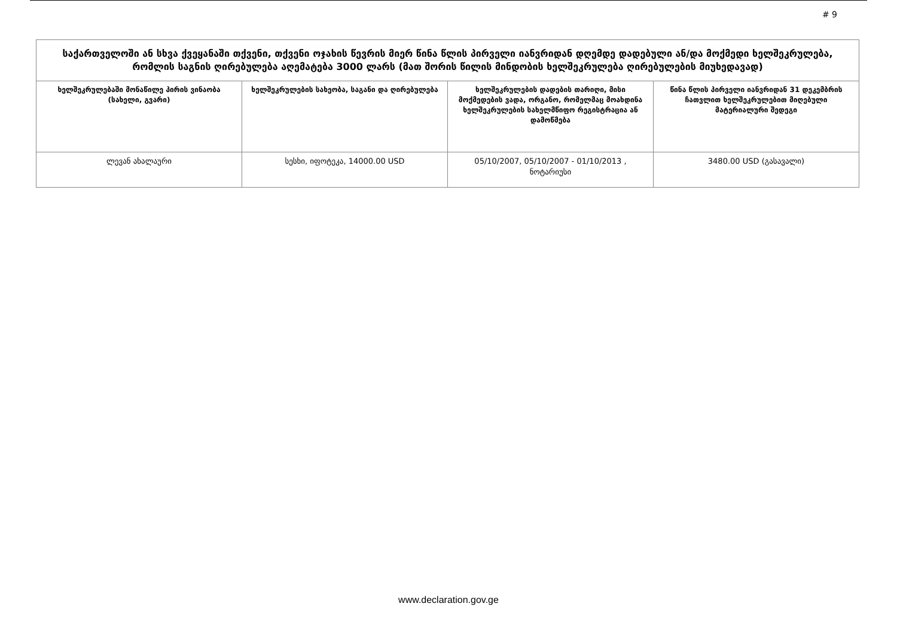# 9
| საქართველოში ან სხვა ქვეყანაში თქვენი, თქვენი ოჯახის წევრის მიერ წინა წლის პირველი იანვრიდან დღემდე დადებული ან/და მოქმედი ხელშეკრულება, რომლის საგნის ღირებულება აღემატება 3000 ლარს (მათ შორის წილის მინდობის ხელშეკრულება ღირებულების მიუხედავად) | | | |
| --- | --- | --- | --- |
| ხელშეკრულებაში მონაწილე პირის ვინაობა (სახელი, გვარი) | ხელშეკრულების სახეობა, საგანი და ღირებულება | ხელშეკრულების დადების თარიღი, მისი მოქმედების ვადა, ორგანო, რომელმაც მოახდინა ხელშეკრულების სახელმწიფო რეგისტრაცია ან დამოწმება | წინა წლის პირველი იანვრიდან 31 დეკემბრის ჩათვლით ხელშეკრულებით მიღებული მატერიალური შედეგი |
| ლევან ახალაური | სესხი, იფოტეკა, 14000.00 USD | 05/10/2007, 05/10/2007 - 01/10/2013 , ნოტარიუსი | 3480.00 USD (გასავალი) |
www.declaration.gov.ge